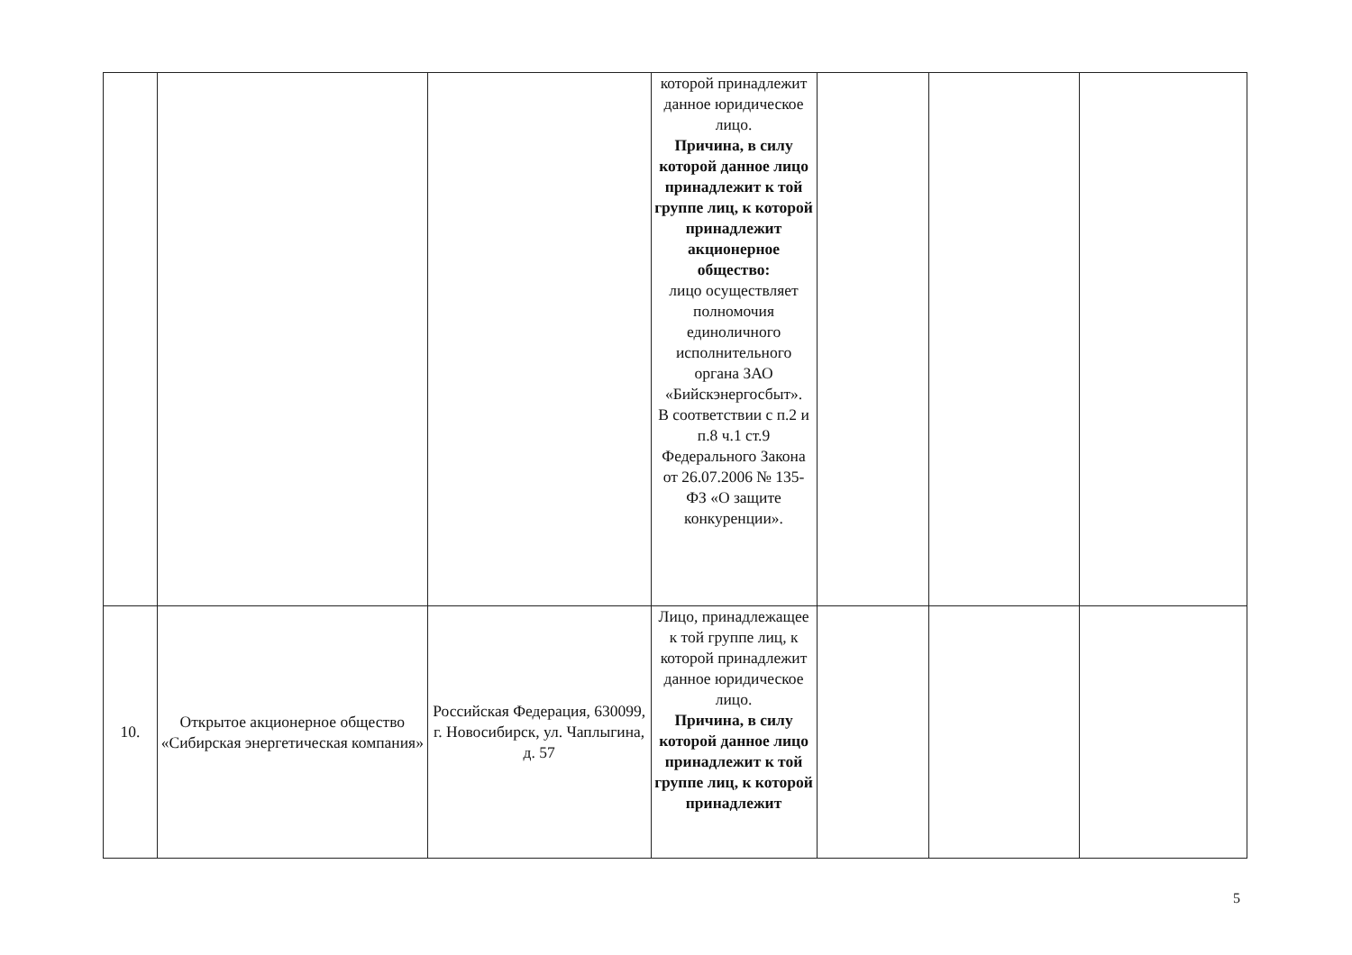| | | | которой принадлежит данное юридическое лицо. Причина, в силу которой данное лицо принадлежит к той группе лиц, к которой принадлежит акционерное общество: лицо осуществляет полномочия единоличного исполнительного органа ЗАО «Бийскэнергосбыт». В соответствии с п.2 и п.8 ч.1 ст.9 Федерального Закона от 26.07.2006 № 135-ФЗ «О защите конкуренции». | | | |
| 10. | Открытое акционерное общество «Сибирская энергетическая компания» | Российская Федерация, 630099, г. Новосибирск, ул. Чаплыгина, д. 57 | Лицо, принадлежащее к той группе лиц, к которой принадлежит данное юридическое лицо. Причина, в силу которой данное лицо принадлежит к той группе лиц, к которой принадлежит | | | |
5